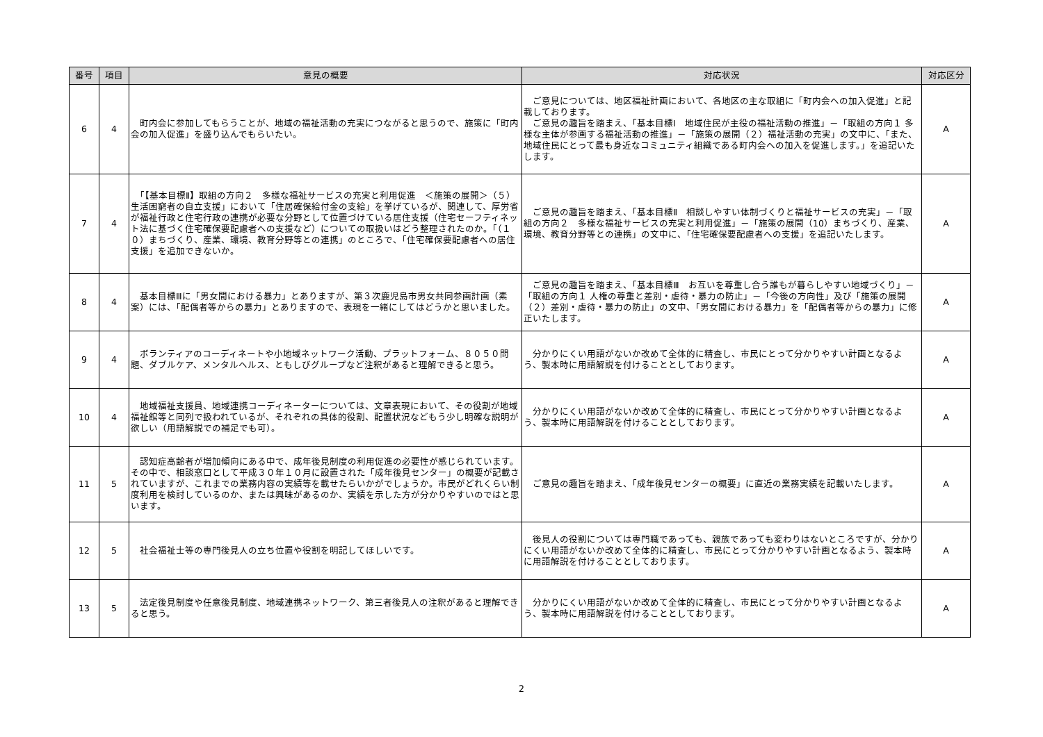| 番号 | 項目 | 意見の概要 | 対応状況 | 対応区分 |
| --- | --- | --- | --- | --- |
| 6 | 4 | 町内会に参加してもらうことが、地域の福祉活動の充実につながると思うので、施策に「町内会の加入促進」を盛り込んでもらいたい。 | ご意見については、地区福祉計画において、各地区の主な取組に「町内会への加入促進」と記載しております。 ご意見の趣旨を踏まえ、「基本目標Ⅰ 地域住民が主役の福祉活動の推進」－「取組の方向１ 多様な主体が参画する福祉活動の推進」－「施策の展開（２）福祉活動の充実」の文中に、「また、地域住民にとって最も身近なコミュニティ組織である町内会への加入を促進します。」を追記いたします。 | A |
| 7 | 4 | 「【基本目標Ⅱ】取組の方向２ 多様な福祉サービスの充実と利用促進 ＜施策の展開＞（５）生活困窮者の自立支援」において「住居確保給付金の支給」を挙げているが、関連して、厚労省が福祉行政と住宅行政の連携が必要な分野として位置づけている居住支援（住宅セーフティネット法に基づく住宅確保要配慮者への支援など）についての取扱いはどう整理されたのか。「（１０）まちづくり、産業、環境、教育分野等との連携」のところで、「住宅確保要配慮者への居住支援」を追加できないか。 | ご意見の趣旨を踏まえ、「基本目標Ⅱ 相談しやすい体制づくりと福祉サービスの充実」－「取組の方向２ 多様な福祉サービスの充実と利用促進」－「施策の展開（10）まちづくり、産業、環境、教育分野等との連携」の文中に、「住宅確保要配慮者への支援」を追記いたします。 | A |
| 8 | 4 | 基本目標Ⅲに「男女間における暴力」とありますが、第３次鹿児島市男女共同参画計画（素案）には、「配偶者等からの暴力」とありますので、表現を一緒にしてはどうかと思いました。 | ご意見の趣旨を踏まえ、「基本目標Ⅲ お互いを尊重し合う誰もが暮らしやすい地域づくり」－「取組の方向１ 人権の尊重と差別・虐待・暴力の防止」－「今後の方向性」及び「施策の展開（２）差別・虐待・暴力の防止」の文中、「男女間における暴力」を「配偶者等からの暴力」に修正いたします。 | A |
| 9 | 4 | ボランティアのコーディネートや小地域ネットワーク活動、プラットフォーム、８０５０問題、ダブルケア、メンタルヘルス、ともしびグループなど注釈があると理解できると思う。 | 分かりにくい用語がないか改めて全体的に精査し、市民にとって分かりやすい計画となるよう、製本時に用語解説を付けることとしております。 | A |
| 10 | 4 | 地域福祉支援員、地域連携コーディネーターについては、文章表現において、その役割が地域福祉館等と同列で扱われているが、それぞれの具体的役割、配置状況などもう少し明確な説明が欲しい（用語解説での補足でも可）。 | 分かりにくい用語がないか改めて全体的に精査し、市民にとって分かりやすい計画となるよう、製本時に用語解説を付けることとしております。 | A |
| 11 | 5 | 認知症高齢者が増加傾向にある中で、成年後見制度の利用促進の必要性が感じられています。その中で、相談窓口として平成３０年１０月に設置された「成年後見センター」の概要が記載されていますが、これまでの業務内容の実績等を載せたらいかがでしょうか。市民がどれくらい制度利用を検討しているのか、または興味があるのか、実績を示した方が分かりやすいのではと思います。 | ご意見の趣旨を踏まえ、「成年後見センターの概要」に直近の業務実績を記載いたします。 | A |
| 12 | 5 | 社会福祉士等の専門後見人の立ち位置や役割を明記してほしいです。 | 後見人の役割については専門職であっても、親族であっても変わりはないところですが、分かりにくい用語がないか改めて全体的に精査し、市民にとって分かりやすい計画となるよう、製本時に用語解説を付けることとしております。 | A |
| 13 | 5 | 法定後見制度や任意後見制度、地域連携ネットワーク、第三者後見人の注釈があると理解できると思う。 | 分かりにくい用語がないか改めて全体的に精査し、市民にとって分かりやすい計画となるよう、製本時に用語解説を付けることとしております。 | A |
2